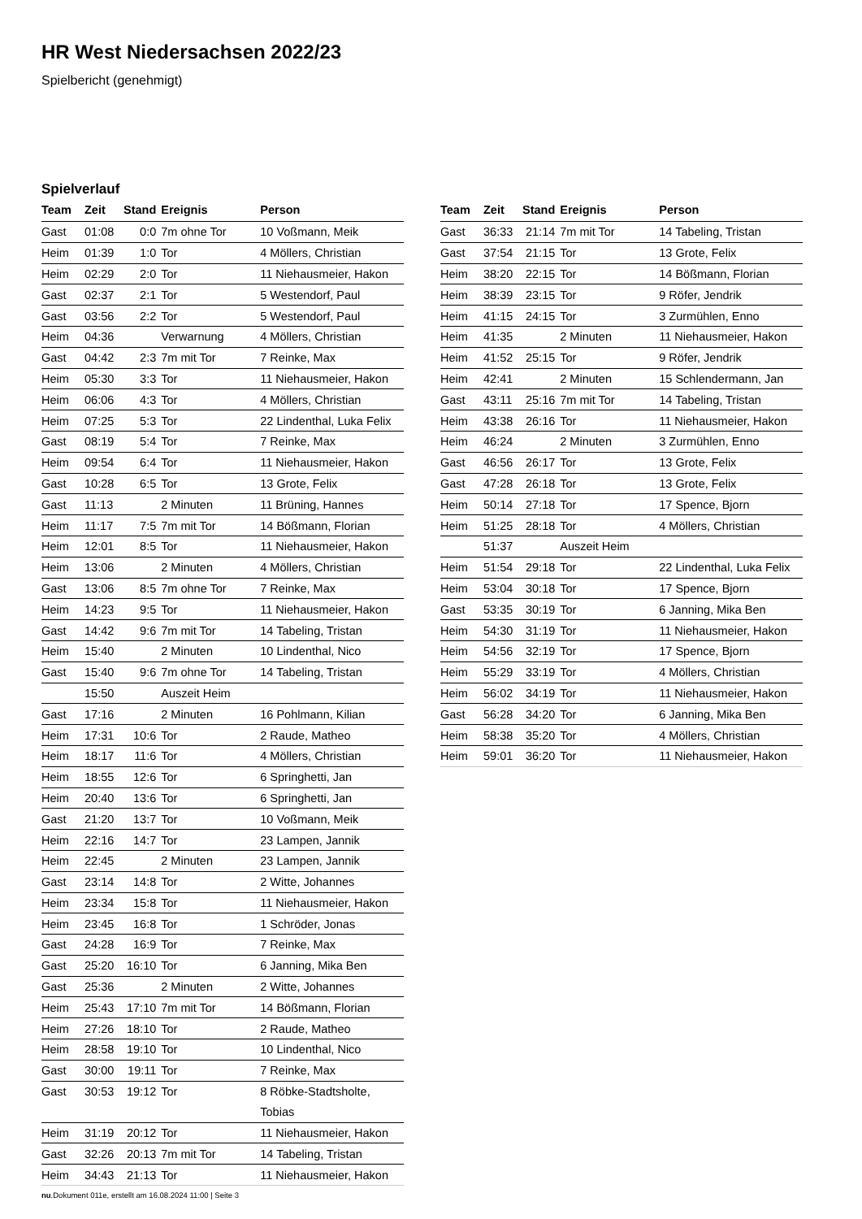HR West Niedersachsen 2022/23
Spielbericht (genehmigt)
Spielverlauf
| Team | Zeit | Stand | Ereignis | Person |
| --- | --- | --- | --- | --- |
| Gast | 01:08 | 0:0 | 7m ohne Tor | 10 Voßmann, Meik |
| Heim | 01:39 | 1:0 | Tor | 4 Möllers, Christian |
| Heim | 02:29 | 2:0 | Tor | 11 Niehausmeier, Hakon |
| Gast | 02:37 | 2:1 | Tor | 5 Westendorf, Paul |
| Gast | 03:56 | 2:2 | Tor | 5 Westendorf, Paul |
| Heim | 04:36 | | Verwarnung | 4 Möllers, Christian |
| Gast | 04:42 | 2:3 | 7m mit Tor | 7 Reinke, Max |
| Heim | 05:30 | 3:3 | Tor | 11 Niehausmeier, Hakon |
| Heim | 06:06 | 4:3 | Tor | 4 Möllers, Christian |
| Heim | 07:25 | 5:3 | Tor | 22 Lindenthal, Luka Felix |
| Gast | 08:19 | 5:4 | Tor | 7 Reinke, Max |
| Heim | 09:54 | 6:4 | Tor | 11 Niehausmeier, Hakon |
| Gast | 10:28 | 6:5 | Tor | 13 Grote, Felix |
| Gast | 11:13 | | 2 Minuten | 11 Brüning, Hannes |
| Heim | 11:17 | 7:5 | 7m mit Tor | 14 Bößmann, Florian |
| Heim | 12:01 | 8:5 | Tor | 11 Niehausmeier, Hakon |
| Heim | 13:06 | | 2 Minuten | 4 Möllers, Christian |
| Gast | 13:06 | 8:5 | 7m ohne Tor | 7 Reinke, Max |
| Heim | 14:23 | 9:5 | Tor | 11 Niehausmeier, Hakon |
| Gast | 14:42 | 9:6 | 7m mit Tor | 14 Tabeling, Tristan |
| Heim | 15:40 | | 2 Minuten | 10 Lindenthal, Nico |
| Gast | 15:40 | 9:6 | 7m ohne Tor | 14 Tabeling, Tristan |
| | 15:50 | | Auszeit Heim | |
| Gast | 17:16 | | 2 Minuten | 16 Pohlmann, Kilian |
| Heim | 17:31 | 10:6 | Tor | 2 Raude, Matheo |
| Heim | 18:17 | 11:6 | Tor | 4 Möllers, Christian |
| Heim | 18:55 | 12:6 | Tor | 6 Springhetti, Jan |
| Heim | 20:40 | 13:6 | Tor | 6 Springhetti, Jan |
| Gast | 21:20 | 13:7 | Tor | 10 Voßmann, Meik |
| Heim | 22:16 | 14:7 | Tor | 23 Lampen, Jannik |
| Heim | 22:45 | | 2 Minuten | 23 Lampen, Jannik |
| Gast | 23:14 | 14:8 | Tor | 2 Witte, Johannes |
| Heim | 23:34 | 15:8 | Tor | 11 Niehausmeier, Hakon |
| Heim | 23:45 | 16:8 | Tor | 1 Schröder, Jonas |
| Gast | 24:28 | 16:9 | Tor | 7 Reinke, Max |
| Gast | 25:20 | 16:10 | Tor | 6 Janning, Mika Ben |
| Gast | 25:36 | | 2 Minuten | 2 Witte, Johannes |
| Heim | 25:43 | 17:10 | 7m mit Tor | 14 Bößmann, Florian |
| Heim | 27:26 | 18:10 | Tor | 2 Raude, Matheo |
| Heim | 28:58 | 19:10 | Tor | 10 Lindenthal, Nico |
| Gast | 30:00 | 19:11 | Tor | 7 Reinke, Max |
| Gast | 30:53 | 19:12 | Tor | 8 Röbke-Stadtsholte, Tobias |
| Heim | 31:19 | 20:12 | Tor | 11 Niehausmeier, Hakon |
| Gast | 32:26 | 20:13 | 7m mit Tor | 14 Tabeling, Tristan |
| Heim | 34:43 | 21:13 | Tor | 11 Niehausmeier, Hakon |
| Team | Zeit | Stand | Ereignis | Person |
| --- | --- | --- | --- | --- |
| Gast | 36:33 | 21:14 | 7m mit Tor | 14 Tabeling, Tristan |
| Gast | 37:54 | 21:15 | Tor | 13 Grote, Felix |
| Heim | 38:20 | 22:15 | Tor | 14 Bößmann, Florian |
| Heim | 38:39 | 23:15 | Tor | 9 Röfer, Jendrik |
| Heim | 41:15 | 24:15 | Tor | 3 Zurmühlen, Enno |
| Heim | 41:35 | | 2 Minuten | 11 Niehausmeier, Hakon |
| Heim | 41:52 | 25:15 | Tor | 9 Röfer, Jendrik |
| Heim | 42:41 | | 2 Minuten | 15 Schlendermann, Jan |
| Gast | 43:11 | 25:16 | 7m mit Tor | 14 Tabeling, Tristan |
| Heim | 43:38 | 26:16 | Tor | 11 Niehausmeier, Hakon |
| Heim | 46:24 | | 2 Minuten | 3 Zurmühlen, Enno |
| Gast | 46:56 | 26:17 | Tor | 13 Grote, Felix |
| Gast | 47:28 | 26:18 | Tor | 13 Grote, Felix |
| Heim | 50:14 | 27:18 | Tor | 17 Spence, Bjorn |
| Heim | 51:25 | 28:18 | Tor | 4 Möllers, Christian |
| | 51:37 | | Auszeit Heim | |
| Heim | 51:54 | 29:18 | Tor | 22 Lindenthal, Luka Felix |
| Heim | 53:04 | 30:18 | Tor | 17 Spence, Bjorn |
| Gast | 53:35 | 30:19 | Tor | 6 Janning, Mika Ben |
| Heim | 54:30 | 31:19 | Tor | 11 Niehausmeier, Hakon |
| Heim | 54:56 | 32:19 | Tor | 17 Spence, Bjorn |
| Heim | 55:29 | 33:19 | Tor | 4 Möllers, Christian |
| Heim | 56:02 | 34:19 | Tor | 11 Niehausmeier, Hakon |
| Gast | 56:28 | 34:20 | Tor | 6 Janning, Mika Ben |
| Heim | 58:38 | 35:20 | Tor | 4 Möllers, Christian |
| Heim | 59:01 | 36:20 | Tor | 11 Niehausmeier, Hakon |
nu.Dokument 011e, erstellt am 16.08.2024 11:00 | Seite 3